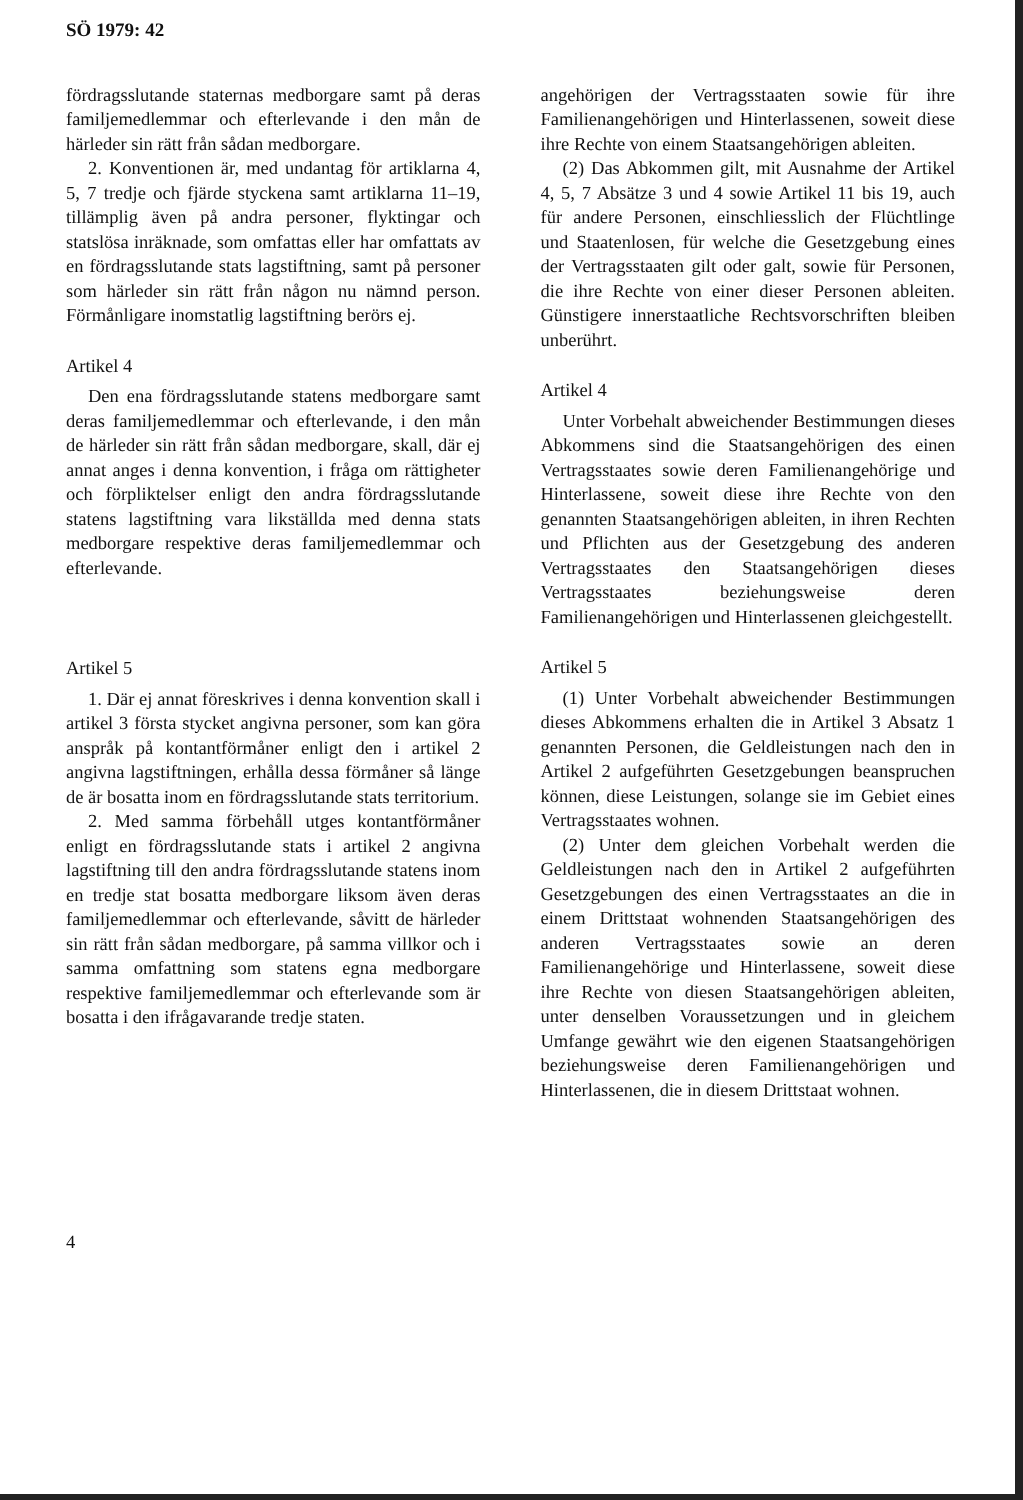SÖ 1979: 42
fördragsslutande staternas medborgare samt på deras familjemedlemmar och efterlevande i den mån de härleder sin rätt från sådan medborgare.
2. Konventionen är, med undantag för artiklarna 4, 5, 7 tredje och fjärde styckena samt artiklarna 11–19, tillämplig även på andra personer, flyktingar och statslösa inräknade, som omfattas eller har omfattats av en fördragsslutande stats lagstiftning, samt på personer som härleder sin rätt från någon nu nämnd person. Förmånligare inomstatlig lagstiftning berörs ej.
Artikel 4
Den ena fördragsslutande statens medborgare samt deras familjemedlemmar och efterlevande, i den mån de härleder sin rätt från sådan medborgare, skall, där ej annat anges i denna konvention, i fråga om rättigheter och förpliktelser enligt den andra fördragsslutande statens lagstiftning vara likställda med denna stats medborgare respektive deras familjemedlemmar och efterlevande.
Artikel 5
1. Där ej annat föreskrives i denna konvention skall i artikel 3 första stycket angivna personer, som kan göra anspråk på kontantförmåner enligt den i artikel 2 angivna lagstiftningen, erhålla dessa förmåner så länge de är bosatta inom en fördragsslutande stats territorium.
2. Med samma förbehåll utges kontantförmåner enligt en fördragsslutande stats i artikel 2 angivna lagstiftning till den andra fördragsslutande statens inom en tredje stat bosatta medborgare liksom även deras familjemedlemmar och efterlevande, såvitt de härleder sin rätt från sådan medborgare, på samma villkor och i samma omfattning som statens egna medborgare respektive familjemedlemmar och efterlevande som är bosatta i den ifrågavarande tredje staten.
4
angehörigen der Vertragsstaaten sowie für ihre Familienangehörigen und Hinterlassenen, soweit diese ihre Rechte von einem Staatsangehörigen ableiten.
(2) Das Abkommen gilt, mit Ausnahme der Artikel 4, 5, 7 Absätze 3 und 4 sowie Artikel 11 bis 19, auch für andere Personen, einschliesslich der Flüchtlinge und Staatenlosen, für welche die Gesetzgebung eines der Vertragsstaaten gilt oder galt, sowie für Personen, die ihre Rechte von einer dieser Personen ableiten. Günstigere innerstaatliche Rechtsvorschriften bleiben unberührt.
Artikel 4
Unter Vorbehalt abweichender Bestimmungen dieses Abkommens sind die Staatsangehörigen des einen Vertragsstaates sowie deren Familienangehörige und Hinterlassene, soweit diese ihre Rechte von den genannten Staatsangehörigen ableiten, in ihren Rechten und Pflichten aus der Gesetzgebung des anderen Vertragsstaates den Staatsangehörigen dieses Vertragsstaates beziehungsweise deren Familienangehörigen und Hinterlassenen gleichgestellt.
Artikel 5
(1) Unter Vorbehalt abweichender Bestimmungen dieses Abkommens erhalten die in Artikel 3 Absatz 1 genannten Personen, die Geldleistungen nach den in Artikel 2 aufgeführten Gesetzgebungen beanspruchen können, diese Leistungen, solange sie im Gebiet eines Vertragsstaates wohnen.
(2) Unter dem gleichen Vorbehalt werden die Geldleistungen nach den in Artikel 2 aufgeführten Gesetzgebungen des einen Vertragsstaates an die in einem Drittstaat wohnenden Staatsangehörigen des anderen Vertragsstaates sowie an deren Familienangehörige und Hinterlassene, soweit diese ihre Rechte von diesen Staatsangehörigen ableiten, unter denselben Voraussetzungen und in gleichem Umfange gewährt wie den eigenen Staatsangehörigen beziehungsweise deren Familienangehörigen und Hinterlassenen, die in diesem Drittstaat wohnen.